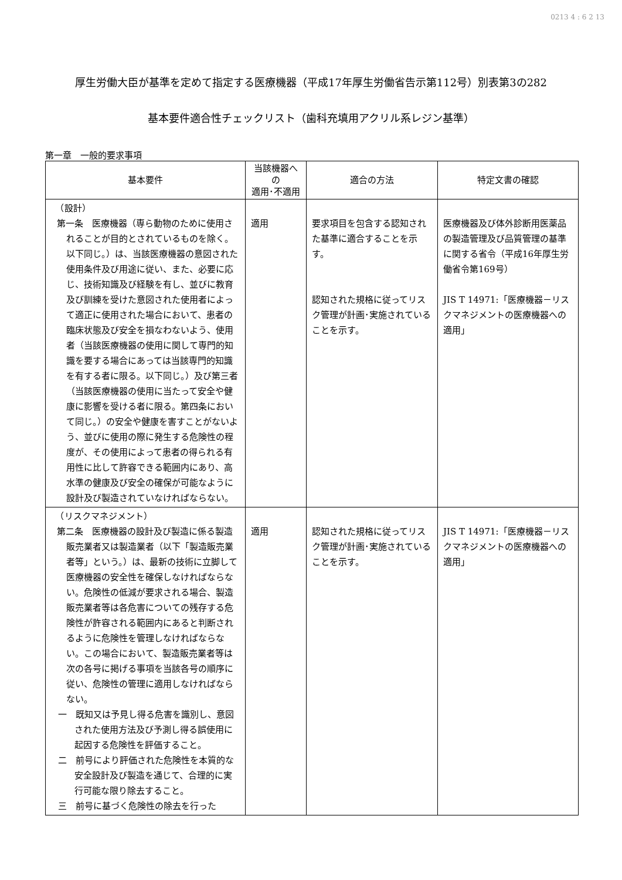0213 4 : 6 2 13
厚生労働大臣が基準を定めて指定する医療機器（平成17年厚生労働省告示第112号）別表第3の282
基本要件適合性チェックリスト（歯科充填用アクリル系レジン基準）
第一章　一般的要求事項
| 基本要件 | 当該機器への 適用･不適用 | 適合の方法 | 特定文書の確認 |
| --- | --- | --- | --- |
| （設計） 第一条 医療機器（専ら動物のために使用されることが目的とされているものを除く。以下同じ。）は、当該医療機器の意図された使用条件及び用途に従い、また、必要に応じ、技術知識及び経験を有し、並びに教育及び訓練を受けた意図された使用者によって適正に使用された場合において、患者の臨床状態及び安全を損なわないよう、使用者（当該医療機器の使用に関して専門的知識を要する場合にあっては当該専門的知識を有する者に限る。以下同じ。）及び第三者（当該医療機器の使用に当たって安全や健康に影響を受ける者に限る。第四条において同じ。）の安全や健康を害すことがないよう、並びに使用の際に発生する危険性の程度が、その使用によって患者の得られる有用性に比して許容できる範囲内にあり、高水準の健康及び安全の確保が可能なように設計及び製造されていなければならない。 | 適用 | 要求項目を包含する認知された基準に適合することを示す。 認知された規格に従ってリスク管理が計画･実施されていることを示す。 | 医療機器及び体外診断用医薬品の製造管理及び品質管理の基準に関する省令（平成16年厚生労働省令第169号） JIS T 14971:「医療機器－リスクマネジメントの医療機器への適用」 |
| （リスクマネジメント） 第二条 医療機器の設計及び製造に係る製造販売業者又は製造業者（以下「製造販売業者等」という。）は、最新の技術に立脚して医療機器の安全性を確保しなければならない。危険性の低減が要求される場合、製造販売業者等は各危害についての残存する危険性が許容される範囲内にあると判断されるように危険性を管理しなければならない。この場合において、製造販売業者等は次の各号に掲げる事項を当該各号の順序に従い、危険性の管理に適用しなければならない。 一 既知又は予見し得る危害を識別し、意図された使用方法及び予測し得る誤使用に起因する危険性を評価すること。 二 前号により評価された危険性を本質的な安全設計及び製造を通じて、合理的に実行可能な限り除去すること。 三 前号に基づく危険性の除去を行った | 適用 | 認知された規格に従ってリスク管理が計画･実施されていることを示す。 | JIS T 14971:「医療機器－リスクマネジメントの医療機器への適用」 |